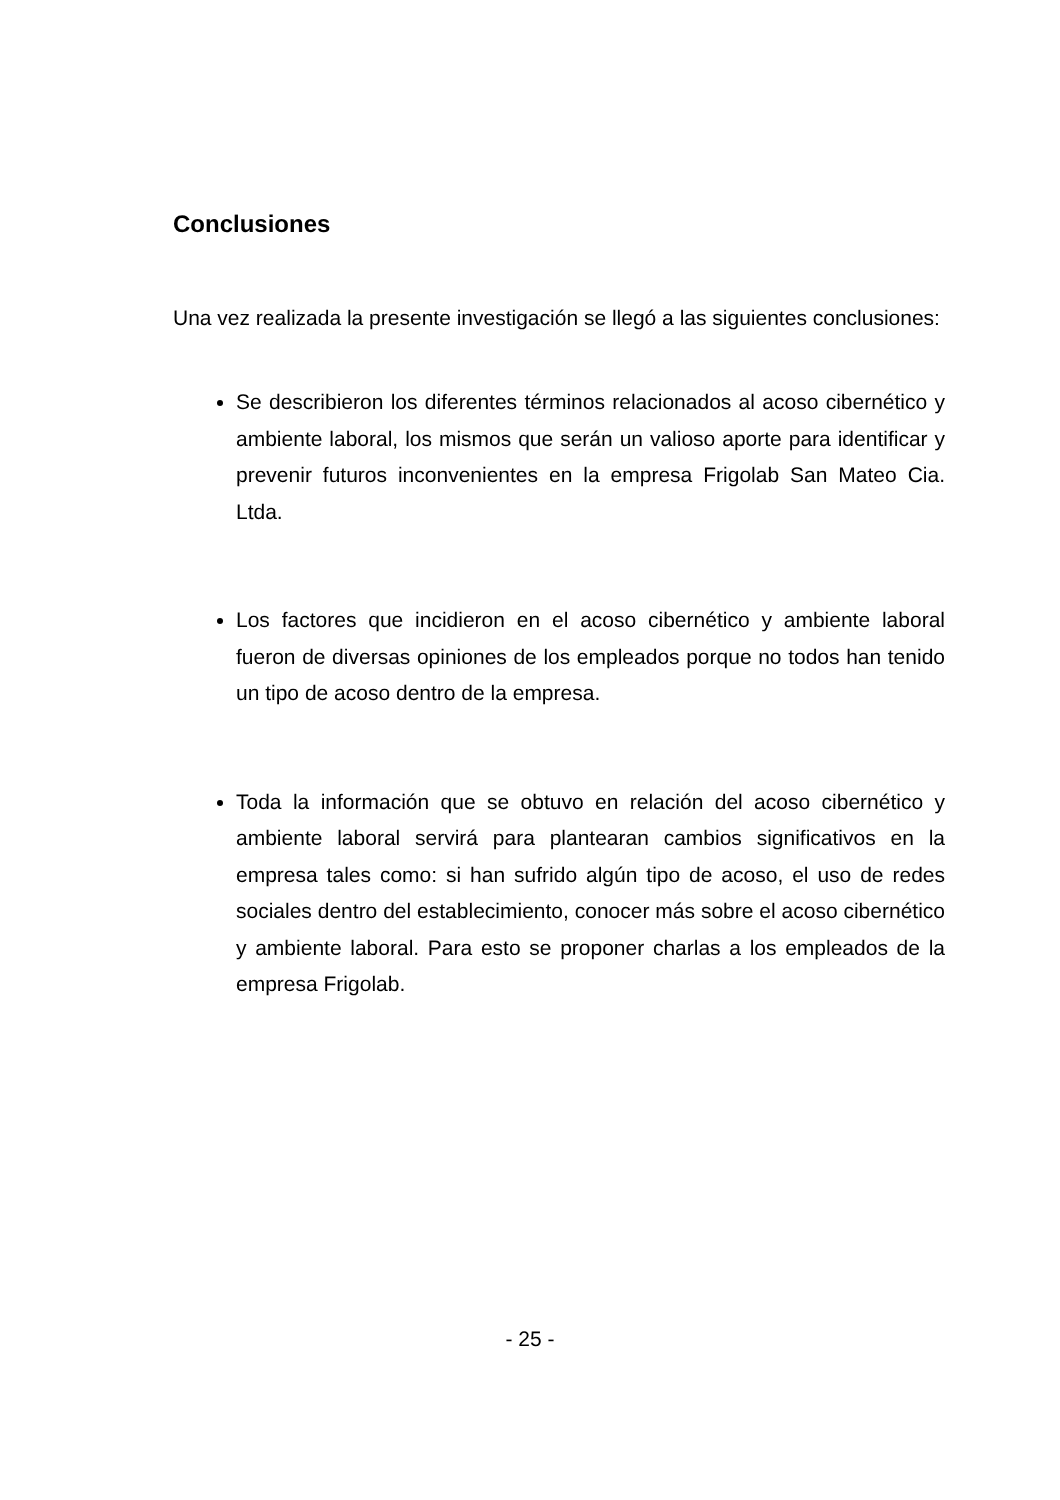Conclusiones
Una vez realizada la presente investigación se llegó a las siguientes conclusiones:
Se describieron los diferentes términos relacionados al acoso cibernético y ambiente laboral, los mismos que serán un valioso aporte para identificar y prevenir futuros inconvenientes en la empresa Frigolab San Mateo Cia. Ltda.
Los factores que incidieron en el acoso cibernético y ambiente laboral fueron de diversas opiniones de los empleados porque no todos han tenido un tipo de acoso dentro de la empresa.
Toda la información que se obtuvo en relación del acoso cibernético y ambiente laboral servirá para plantearan cambios significativos en la empresa tales como: si han sufrido algún tipo de acoso, el uso de redes sociales dentro del establecimiento, conocer más sobre el acoso cibernético y ambiente laboral. Para esto se proponer charlas a los empleados de la empresa Frigolab.
- 25 -